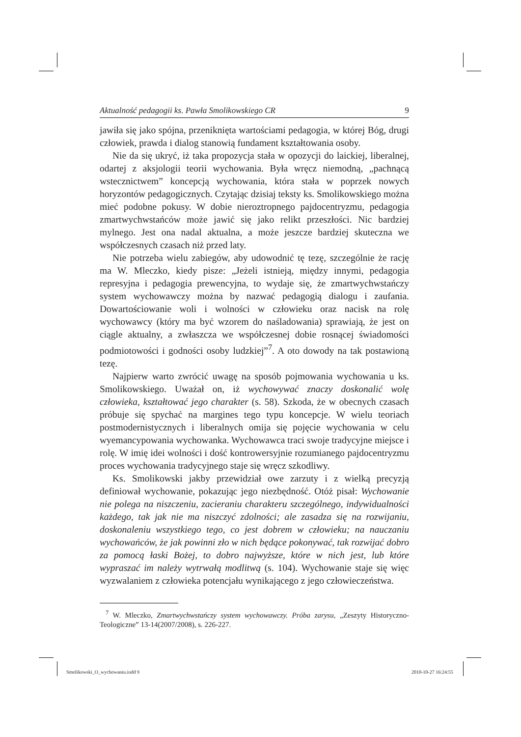Aktualność pedagogii ks. Pawła Smolikowskiego CR 9
jawiła się jako spójna, przeniknięta wartościami pedagogia, w której Bóg, drugi człowiek, prawda i dialog stanowią fundament kształtowania osoby.
Nie da się ukryć, iż taka propozycja stała w opozycji do laickiej, liberalnej, odartej z aksjologii teorii wychowania. Była wręcz niemodną, „pachnącą wstecznictwem” koncepcją wychowania, która stała w poprzek nowych horyzontów pedagogicznych. Czytając dzisiaj teksty ks. Smolikowskiego można mieć podobne pokusy. W dobie nieroztropnego pajdocentryzmu, pedagogia zmartwychwstańców może jawić się jako relikt przeszłości. Nic bardziej mylnego. Jest ona nadal aktualna, a może jeszcze bardziej skuteczna we współczesnych czasach niż przed laty.
Nie potrzeba wielu zabiegów, aby udowodnić tę tezę, szczególnie że rację ma W. Mleczko, kiedy pisze: „Jeżeli istnieją, między innymi, pedagogia represyjna i pedagogia prewencyjna, to wydaje się, że zmartwychwstańczy system wychowawczy można by nazwać pedagogią dialogu i zaufania. Dowartościowanie woli i wolności w człowieku oraz nacisk na rolę wychowawcy (który ma być wzorem do naśladowania) sprawiają, że jest on ciągle aktualny, a zwłaszcza we współczesnej dobie rosnącej świadomości podmiotowości i godności osoby ludzkiej”<sup>7</sup>. A oto dowody na tak postawioną tezę.
Najpierw warto zwrócić uwagę na sposób pojmowania wychowania u ks. Smolikowskiego. Uważał on, iż wychowywać znaczy doskonalić wolę człowieka, kształtować jego charakter (s. 58). Szkoda, że w obecnych czasach próbuje się spychać na margines tego typu koncepcje. W wielu teoriach postmodernistycznych i liberalnych omija się pojęcie wychowania w celu wyemancypowania wychowanka. Wychowawca traci swoje tradycyjne miejsce i rolę. W imię idei wolności i dość kontrowersyjnie rozumianego pajdocentryzmu proces wychowania tradycyjnego staje się wręcz szkodliwy.
Ks. Smolikowski jakby przewidział owe zarzuty i z wielką precyzją definiował wychowanie, pokazując jego niezbędność. Otóż pisał: Wychowanie nie polega na niszczeniu, zacieraniu charakteru szczególnego, indywidualności każdego, tak jak nie ma niszczyć zdolności; ale zasadza się na rozwijaniu, doskonaleniu wszystkiego tego, co jest dobrem w człowieku; na nauczaniu wychowańców, że jak powinni zło w nich będące pokonywać, tak rozwijać dobro za pomocą łaski Bożej, to dobro najwyższe, które w nich jest, lub które wypraszać im należy wytrwałą modlitwą (s. 104). Wychowanie staje się więc wyzwalaniem z człowieka potencjału wynikającego z jego człowieczeństwa.
<sup>7</sup> W. Mleczko, Zmartwychwstańczy system wychowawczy. Próba zarysu, „Zeszyty Historyczno-Teologiczne” 13-14(2007/2008), s. 226-227.
Smolikowski_O_wychowaniu.indd 9
2010-10-27 16:24:55